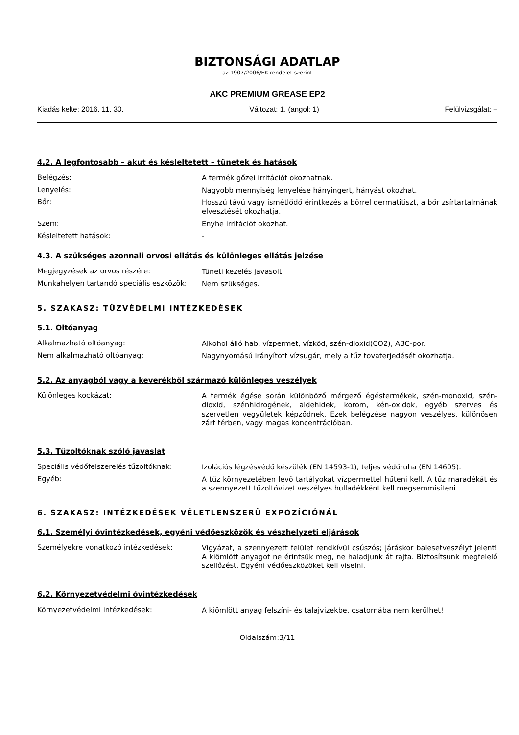BIZTONSÁGI ADATLAP
az 1907/2006/EK rendelet szerint
AKC PREMIUM GREASE EP2
Kiadás kelte: 2016. 11. 30. Változat: 1. (angol: 1) Felülvizsgálat: –
4.2. A legfontosabb – akut és késleltetett – tünetek és hatások
Belégzés:
A termék gőzei irritációt okozhatnak.
Lenyelés:
Nagyobb mennyiség lenyelése hányingert, hányást okozhat.
Bőr:
Hosszú távú vagy ismétlődő érintkezés a bőrrel dermatitiszt, a bőr zsírtartalmának elvesztését okozhatja.
Szem:
Enyhe irritációt okozhat.
Késleltetett hatások:
-
4.3. A szükséges azonnali orvosi ellátás és különleges ellátás jelzése
Megjegyzések az orvos részére:
Tüneti kezelés javasolt.
Munkahelyen tartandó speciális eszközök:
Nem szükséges.
5. SZAKASZ: TŰZVÉDELMI INTÉZKEDÉSEK
5.1. Oltóanyag
Alkalmazható oltóanyag:
Alkohol álló hab, vízpermet, vízköd, szén-dioxid(CO2), ABC-por.
Nem alkalmazható oltóanyag:
Nagynyomású irányított vízsugár, mely a tűz tovaterjedését okozhatja.
5.2. Az anyagból vagy a keverékből származó különleges veszélyek
Különleges kockázat:
A termék égése során különböző mérgező égéstermékek, szén-monoxid, szén-dioxid, szénhidrogének, aldehidek, korom, kén-oxidok, egyéb szerves és szervetlen vegyületek képződnek. Ezek belégzése nagyon veszélyes, különösen zárt térben, vagy magas koncentrációban.
5.3. Tűzoltóknak szóló javaslat
Speciális védőfelszerelés tűzoltóknak:
Izolációs légzésvédő készülék (EN 14593-1), teljes védőruha (EN 14605).
Egyéb:
A tűz környezetében levő tartályokat vízpermettel hűteni kell. A tűz maradékát és a szennyezett tűzoltóvizet veszélyes hulladékként kell megsemmisíteni.
6. SZAKASZ: INTÉZKEDÉSEK VÉLETLENSZERŰ EXPOZÍCIÓNÁL
6.1. Személyi óvintézkedések, egyéni védőeszközök és vészhelyzeti eljárások
Személyekre vonatkozó intézkedések:
Vigyázat, a szennyezett felület rendkívül csúszós; járáskor balesetveszélyt jelent! A kiömlött anyagot ne érintsük meg, ne haladjunk át rajta. Biztosítsunk megfelelő szellőzést. Egyéni védőeszközöket kell viselni.
6.2. Környezetvédelmi óvintézkedések
Környezetvédelmi intézkedések:
A kiömlött anyag felszíni- és talajvizekbe, csatornába nem kerülhet!
Oldalszám:3/11